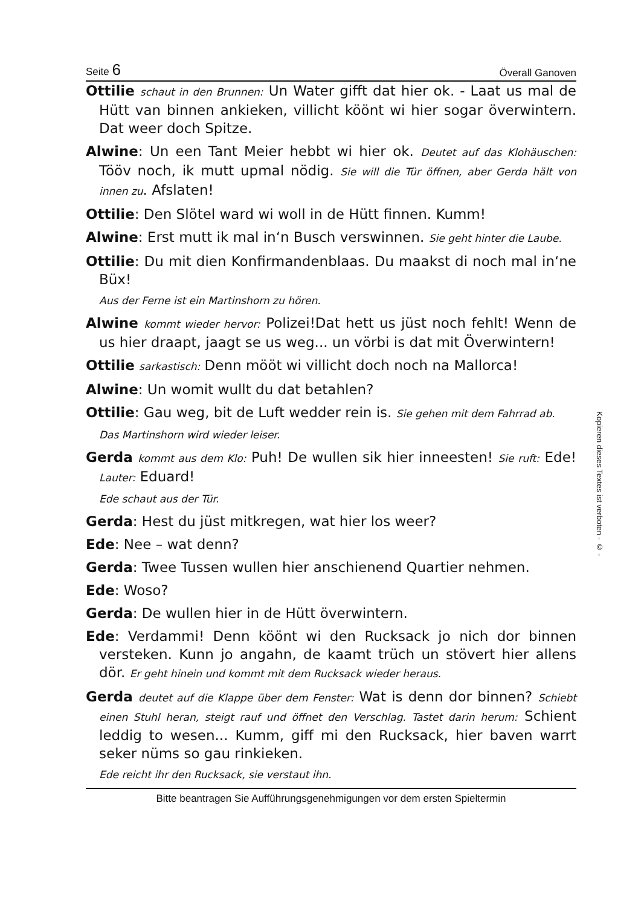Seite 6 Överall Ganoven
Ottilie schaut in den Brunnen: Un Water gifft dat hier ok. - Laat us mal de Hütt van binnen ankieken, villicht köönt wi hier sogar överwintern. Dat weer doch Spitze.
Alwine: Un een Tant Meier hebbt wi hier ok. Deutet auf das Klohäuschen: Tööv noch, ik mutt upmal nödig. Sie will die Tür öffnen, aber Gerda hält von innen zu. Afslaten!
Ottilie: Den Slötel ward wi woll in de Hütt finnen. Kumm!
Alwine: Erst mutt ik mal in‘n Busch verswinnen. Sie geht hinter die Laube.
Ottilie: Du mit dien Konfirmandenblaas. Du maakst di noch mal in‘ne Büx!
Aus der Ferne ist ein Martinshorn zu hören.
Alwine kommt wieder hervor: Polizei!Dat hett us jüst noch fehlt! Wenn de us hier draapt, jaagt se us weg... un vörbi is dat mit Överwintern!
Ottilie sarkastisch: Denn mööt wi villicht doch noch na Mallorca!
Alwine: Un womit wullt du dat betahlen?
Ottilie: Gau weg, bit de Luft wedder rein is. Sie gehen mit dem Fahrrad ab.
Das Martinshorn wird wieder leiser.
Gerda kommt aus dem Klo: Puh! De wullen sik hier inneesten! Sie ruft: Ede! Lauter: Eduard!
Ede schaut aus der Tür.
Gerda: Hest du jüst mitkregen, wat hier los weer?
Ede: Nee – wat denn?
Gerda: Twee Tussen wullen hier anschienend Quartier nehmen.
Ede: Woso?
Gerda: De wullen hier in de Hütt överwintern.
Ede: Verdammi! Denn köönt wi den Rucksack jo nich dor binnen versteken. Kunn jo angahn, de kaamt trüch un stövert hier allens dör. Er geht hinein und kommt mit dem Rucksack wieder heraus.
Gerda deutet auf die Klappe über dem Fenster: Wat is denn dor binnen? Schiebt einen Stuhl heran, steigt rauf und öffnet den Verschlag. Tastet darin herum: Schient leddig to wesen... Kumm, giff mi den Rucksack, hier baven warrt seker nüms so gau rinkieken.
Ede reicht ihr den Rucksack, sie verstaut ihn.
Bitte beantragen Sie Aufführungsgenehmigungen vor dem ersten Spieltermin
Kopieren dieses Textes ist verboten - © -